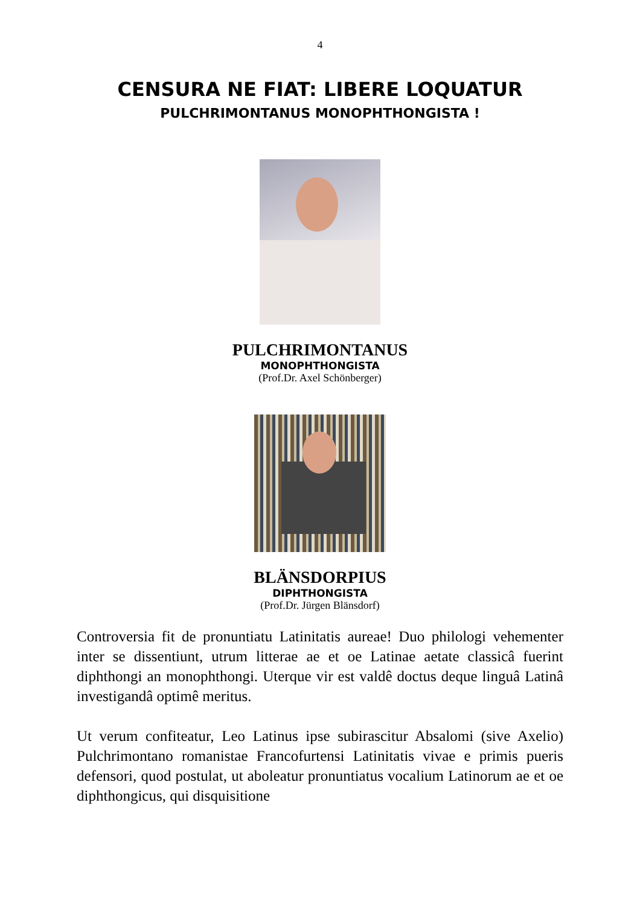4
CENSURA NE FIAT: LIBERE LOQUATUR
PULCHRIMONTANUS MONOPHTHONGISTA !
PULCHRIMONTANUS
MONOPHTHONGISTA
(Prof.Dr. Axel Schönberger)
BLÄNSDORPIUS
DIPHTHONGISTA
(Prof.Dr. Jürgen Blänsdorf)
Controversia fit de pronuntiatu Latinitatis aureae! Duo philologi vehementer inter se dissentiunt, utrum litterae ae et oe Latinae aetate classicâ fuerint diphthongi an monophthongi. Uterque vir est valdê doctus deque linguâ Latinâ investigandâ optimê meritus.
Ut verum confiteatur, Leo Latinus ipse subirascitur Absalomi (sive Axelio) Pulchrimontano romanistae Francofurtensi Latinitatis vivae e primis pueris defensori, quod postulat, ut aboleatur pronuntiatus vocalium Latinorum ae et oe diphthongicus, qui disquisitione